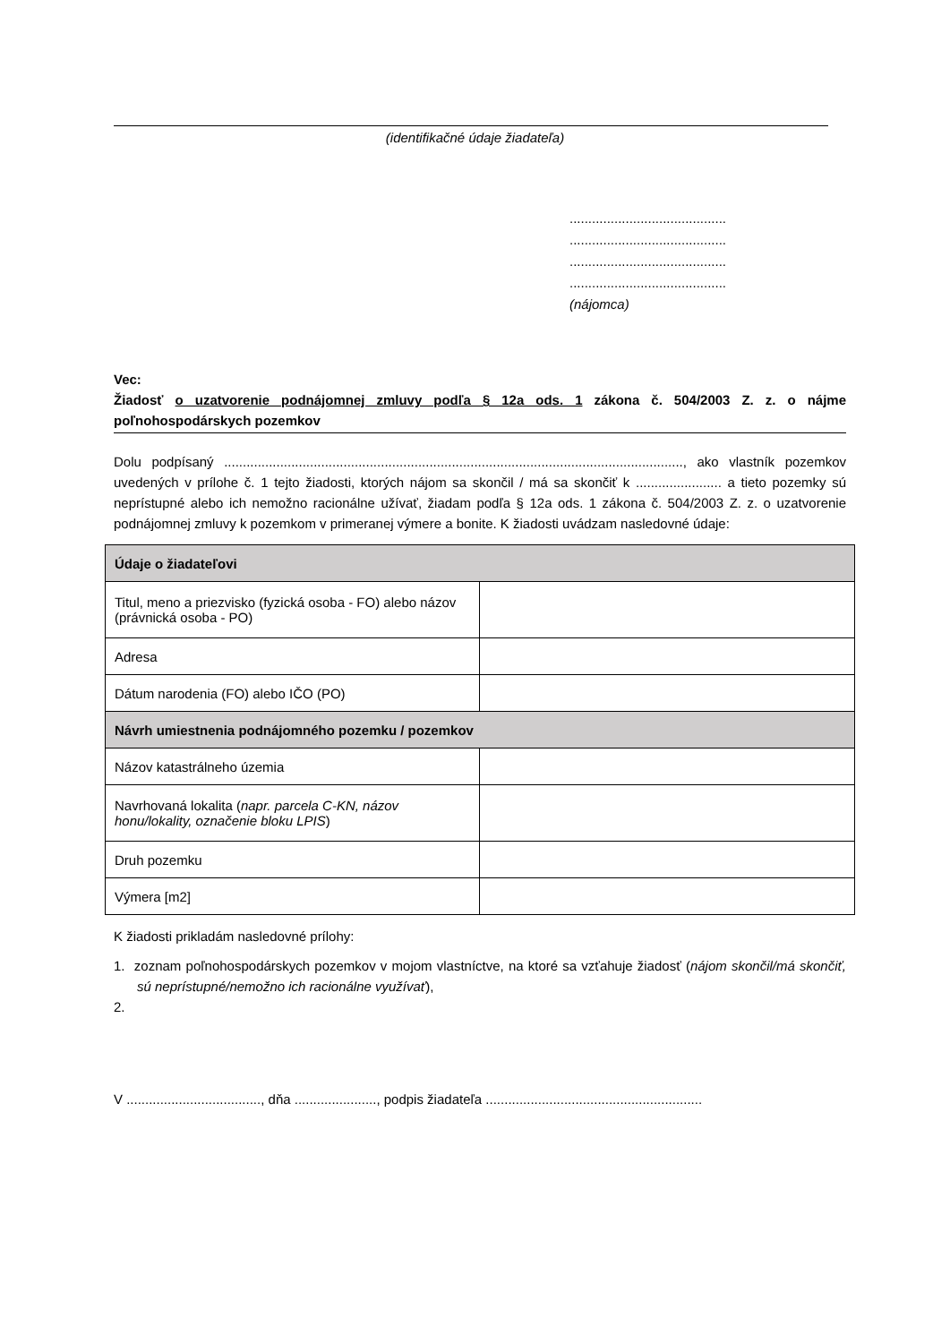(identifikačné údaje žiadateľa)
..........................................
..........................................
..........................................
..........................................
(nájomca)
Vec:
Žiadosť o uzatvorenie podnájomnej zmluvy podľa § 12a ods. 1 zákona č. 504/2003 Z. z. o nájme poľnohospodárskych pozemkov
Dolu podpísaný ..........................................................................................................................., ako vlastník pozemkov uvedených v prílohe č. 1 tejto žiadosti, ktorých nájom sa skončil / má sa skončiť k ....................... a tieto pozemky sú neprístupné alebo ich nemožno racionálne užívať, žiadam podľa § 12a ods. 1 zákona č. 504/2003 Z. z. o uzatvorenie podnájomnej zmluvy k pozemkom v primeranej výmere a bonite. K žiadosti uvádzam nasledovné údaje:
| Údaje o žiadateľovi | |
| Titul, meno a priezvisko (fyzická osoba - FO) alebo názov (právnická osoba - PO) | |
| Adresa | |
| Dátum narodenia (FO) alebo IČO (PO) | |
| Návrh umiestnenia podnájomného pozemku / pozemkov | |
| Názov katastrálneho územia | |
| Navrhovaná lokalita ( napr. parcela C-KN, názov honu/lokality, označenie bloku LPIS ) | |
| Druh pozemku | |
| Výmera [m2] | |
K žiadosti prikladám nasledovné prílohy:
1. zoznam poľnohospodárskych pozemkov v mojom vlastníctve, na ktoré sa vzťahuje žiadosť (nájom skončil/má skončiť, sú neprístupné/nemožno ich racionálne využívať),
2.
V ...................................., dňa ......................, podpis žiadateľa ..........................................................